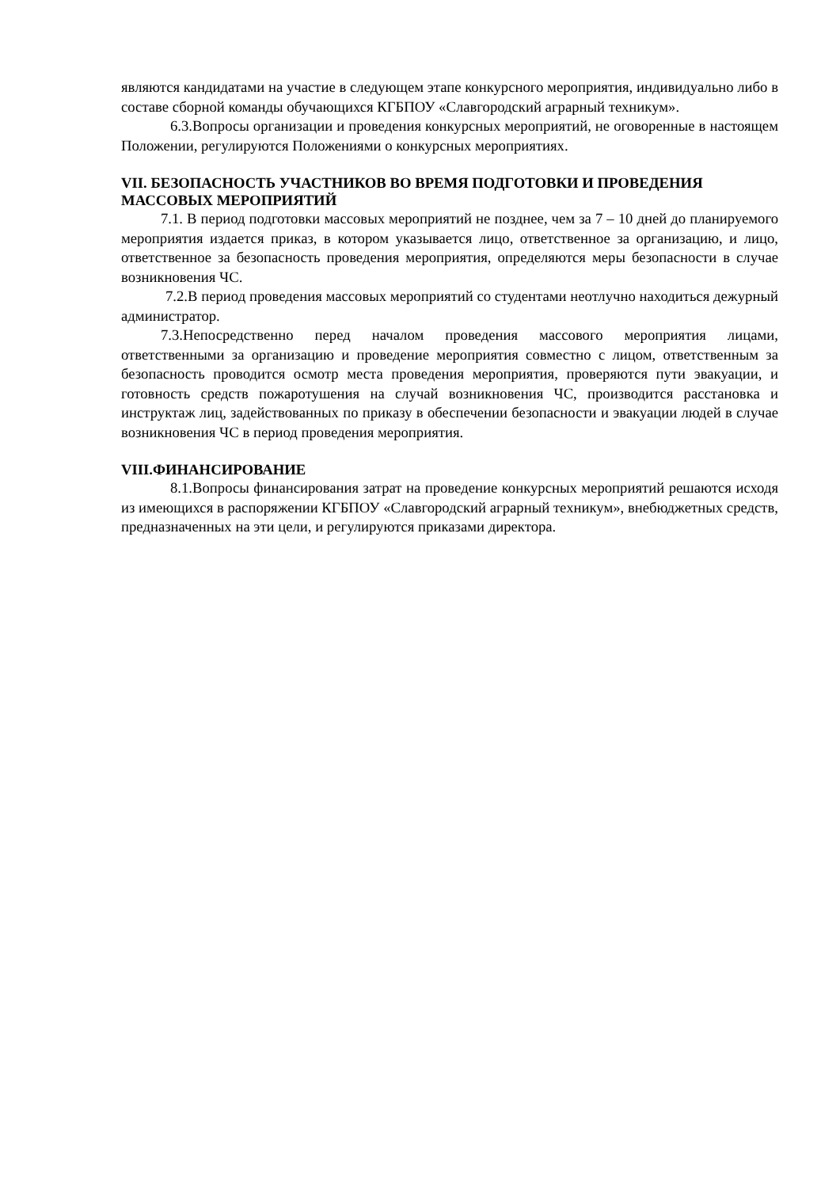являются кандидатами на участие в следующем этапе конкурсного мероприятия, индивидуально либо в составе сборной команды обучающихся КГБПОУ «Славгородский аграрный техникум».
6.3.Вопросы организации и проведения конкурсных мероприятий, не оговоренные в настоящем Положении, регулируются Положениями о конкурсных мероприятиях.
VII. БЕЗОПАСНОСТЬ УЧАСТНИКОВ ВО ВРЕМЯ ПОДГОТОВКИ И ПРОВЕДЕНИЯ МАССОВЫХ МЕРОПРИЯТИЙ
7.1. В период подготовки массовых мероприятий не позднее, чем за 7 – 10 дней до планируемого мероприятия издается приказ, в котором указывается лицо, ответственное за организацию, и лицо, ответственное за безопасность проведения мероприятия, определяются меры безопасности в случае возникновения ЧС.
7.2.В период проведения массовых мероприятий со студентами неотлучно находиться дежурный администратор.
7.3.Непосредственно перед началом проведения массового мероприятия лицами, ответственными за организацию и проведение мероприятия совместно с лицом, ответственным за безопасность проводится осмотр места проведения мероприятия, проверяются пути эвакуации, и готовность средств пожаротушения на случай возникновения ЧС, производится расстановка и инструктаж лиц, задействованных по приказу в обеспечении безопасности и эвакуации людей в случае возникновения ЧС в период проведения мероприятия.
VIII.ФИНАНСИРОВАНИЕ
8.1.Вопросы финансирования затрат на проведение конкурсных мероприятий решаются исходя из имеющихся в распоряжении КГБПОУ «Славгородский аграрный техникум», внебюджетных средств, предназначенных на эти цели, и регулируются приказами директора.